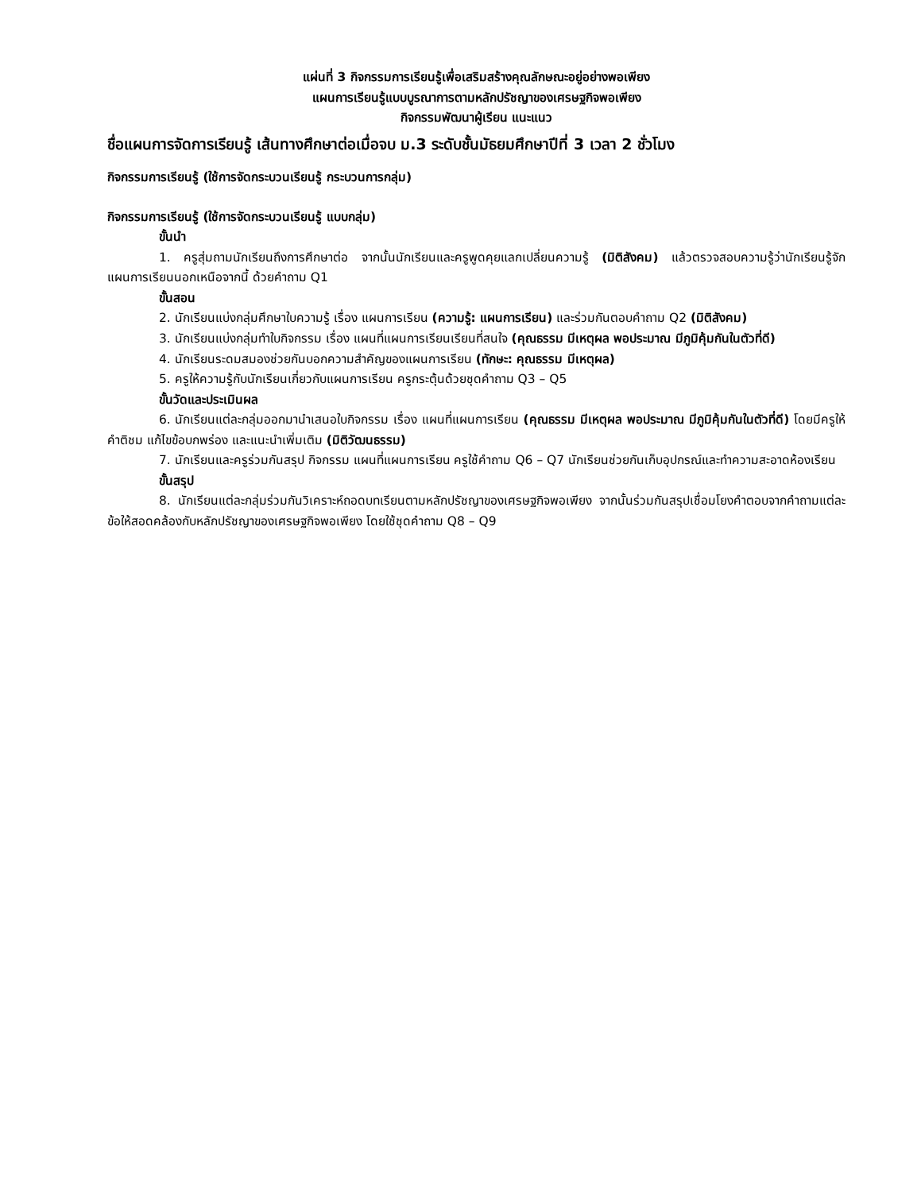แผ่นที่ 3 กิจกรรมการเรียนรู้เพื่อเสริมสร้างคุณลักษณะอยู่อย่างพอเพียง
แผนการเรียนรู้แบบบูรณาการตามหลักปรัชญาของเศรษฐกิจพอเพียง
กิจกรรมพัฒนาผู้เรียน แนะแนว
ชื่อแผนการจัดการเรียนรู้ เส้นทางศึกษาต่อเมื่อจบ ม.3 ระดับชั้นมัธยมศึกษาปีที่ 3 เวลา 2 ชั่วโมง
กิจกรรมการเรียนรู้ (ใช้การจัดกระบวนเรียนรู้ กระบวนการกลุ่ม)
กิจกรรมการเรียนรู้ (ใช้การจัดกระบวนเรียนรู้ แบบกลุ่ม)
ขั้นนำ
1. ครูสุ่มถามนักเรียนถึงการศึกษาต่อ จากนั้นนักเรียนและครูพูดคุยแลกเปลี่ยนความรู้ (มิติสังคม) แล้วตรวจสอบความรู้ว่านักเรียนรู้จักแผนการเรียนนอกเหนือจากนี้ ด้วยคำถาม Q1
ขั้นสอน
2. นักเรียนแบ่งกลุ่มศึกษาใบความรู้ เรื่อง แผนการเรียน (ความรู้: แผนการเรียน) และร่วมกันตอบคำถาม Q2 (มิติสังคม)
3. นักเรียนแบ่งกลุ่มทำใบกิจกรรม เรื่อง แผนที่แผนการเรียนเรียนที่สนใจ (คุณธรรม มีเหตุผล พอประมาณ มีภูมิคุ้มกันในตัวที่ดี)
4. นักเรียนระดมสมองช่วยกันบอกความสำคัญของแผนการเรียน (ทักษะ: คุณธรรม มีเหตุผล)
5. ครูให้ความรู้กับนักเรียนเกี่ยวกับแผนการเรียน ครูกระตุ้นด้วยชุดคำถาม Q3 – Q5
ขั้นวัดและประเมินผล
6. นักเรียนแต่ละกลุ่มออกมานำเสนอใบกิจกรรม เรื่อง แผนที่แผนการเรียน (คุณธรรม มีเหตุผล พอประมาณ มีภูมิคุ้มกันในตัวที่ดี) โดยมีครูให้คำติชม แก้ไขข้อบกพร่อง และแนะนำเพิ่มเติม (มิติวัฒนธรรม)
7. นักเรียนและครูร่วมกันสรุป กิจกรรม แผนที่แผนการเรียน ครูใช้คำถาม Q6 – Q7 นักเรียนช่วยกันเก็บอุปกรณ์และทำความสะอาดห้องเรียน
ขั้นสรุป
8. นักเรียนแต่ละกลุ่มร่วมกันวิเคราะห์ถอดบทเรียนตามหลักปรัชญาของเศรษฐกิจพอเพียง จากนั้นร่วมกันสรุปเชื่อมโยงคำตอบจากคำถามแต่ละข้อให้สอดคล้องกับหลักปรัชญาของเศรษฐกิจพอเพียง โดยใช้ชุดคำถาม Q8 – Q9